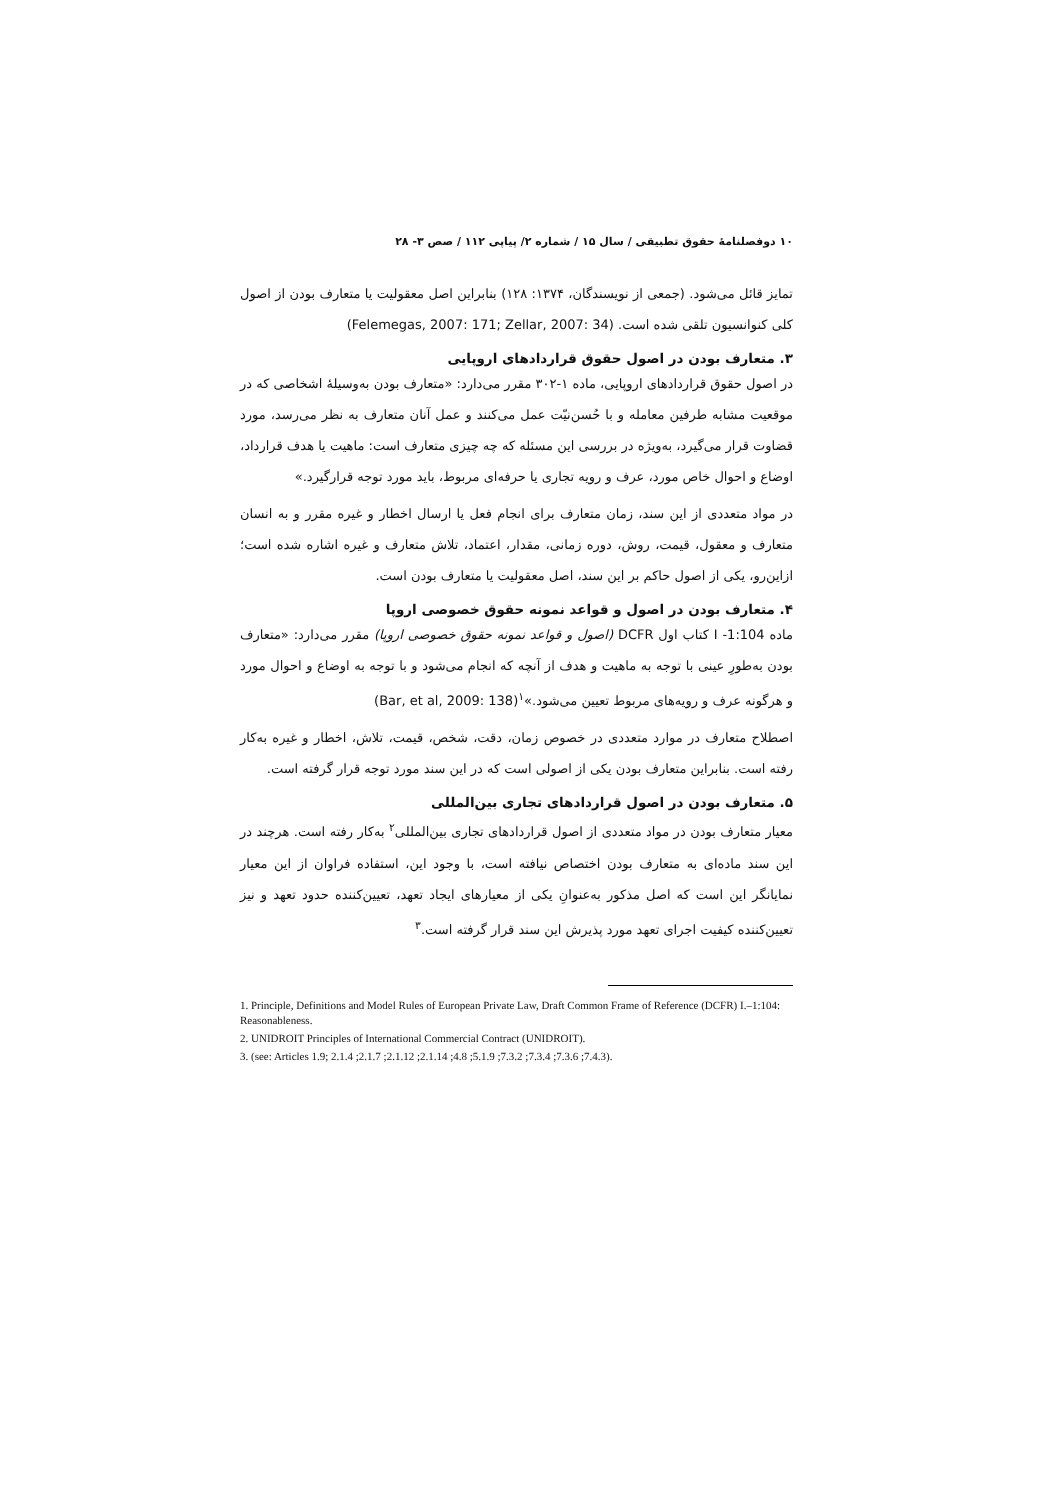۱۰ دوفصلنامهٔ حقوق تطبیقی / سال ۱۵ / شماره ۲/ پیاپی ۱۱۲ / صص ۳- ۲۸
تمایز قائل می‌شود. (جمعی از نویسندگان، ۱۳۷۴: ۱۲۸) بنابراین اصل معقولیت یا متعارف بودن از اصول کلی کنوانسیون تلقی شده است. (Felemegas, 2007: 171; Zellar, 2007: 34)
۳. متعارف بودن در اصول حقوق قراردادهای اروپایی
در اصول حقوق قراردادهای اروپایی، ماده ۱-۳۰۲ مقرر می‌دارد: «متعارف بودن به‌وسیلهٔ اشخاصی که در موقعیت مشابه طرفین معامله و با حُسن‌نیّت عمل می‌کنند و عمل آنان متعارف به نظر می‌رسد، مورد قضاوت قرار می‌گیرد، به‌ویژه در بررسی این مسئله که چه چیزی متعارف است: ماهیت یا هدف قرارداد، اوضاع و احوال خاص مورد، عرف و رویه تجاری یا حرفه‌ای مربوط، باید مورد توجه قرارگیرد.»
در مواد متعددی از این سند، زمان متعارف برای انجام فعل یا ارسال اخطار و غیره مقرر و به انسان متعارف و معقول، قیمت، روش، دوره زمانی، مقدار، اعتماد، تلاش متعارف و غیره اشاره شده است؛ ازاین‌رو، یکی از اصول حاکم بر این سند، اصل معقولیت یا متعارف بودن است.
۴. متعارف بودن در اصول و قواعد نمونه حقوق خصوصی اروپا
ماده I -1:104 کتاب اول DCFR (اصول و قواعد نمونه حقوق خصوصی اروپا) مقرر می‌دارد: «متعارف بودن به‌طورِ عینی با توجه به ماهیت و هدف از آنچه که انجام می‌شود و با توجه به اوضاع و احوال مورد و هرگونه عرف و رویه‌های مربوط تعیین می‌شود.»<sup>۱</sup>(Bar, et al, 2009: 138)
اصطلاح متعارف در موارد متعددی در خصوص زمان، دقت، شخص، قیمت، تلاش، اخطار و غیره به‌کار رفته است. بنابراین متعارف بودن یکی از اصولی است که در این سند مورد توجه قرار گرفته است.
۵. متعارف بودن در اصول قراردادهای تجاری بین‌المللی
معیار متعارف بودن در مواد متعددی از اصول قراردادهای تجاری بین‌المللی<sup>۲</sup> به‌کار رفته است. هرچند در این سند ماده‌ای به متعارف بودن اختصاص نیافته است، با وجود این، استفاده فراوان از این معیار نمایانگر این است که اصل مذکور به‌عنوانِ یکی از معیارهای ایجاد تعهد، تعیین‌کننده حدود تعهد و نیز تعیین‌کننده کیفیت اجرای تعهد مورد پذیرش این سند قرار گرفته است.<sup>۳</sup>
1. Principle, Definitions and Model Rules of European Private Law, Draft Common Frame of Reference (DCFR) I.–1:104: Reasonableness.
2. UNIDROIT Principles of International Commercial Contract (UNIDROIT).
3. (see: Articles 1.9; 2.1.4 ;2.1.7 ;2.1.12 ;2.1.14 ;4.8 ;5.1.9 ;7.3.2 ;7.3.4 ;7.3.6 ;7.4.3).